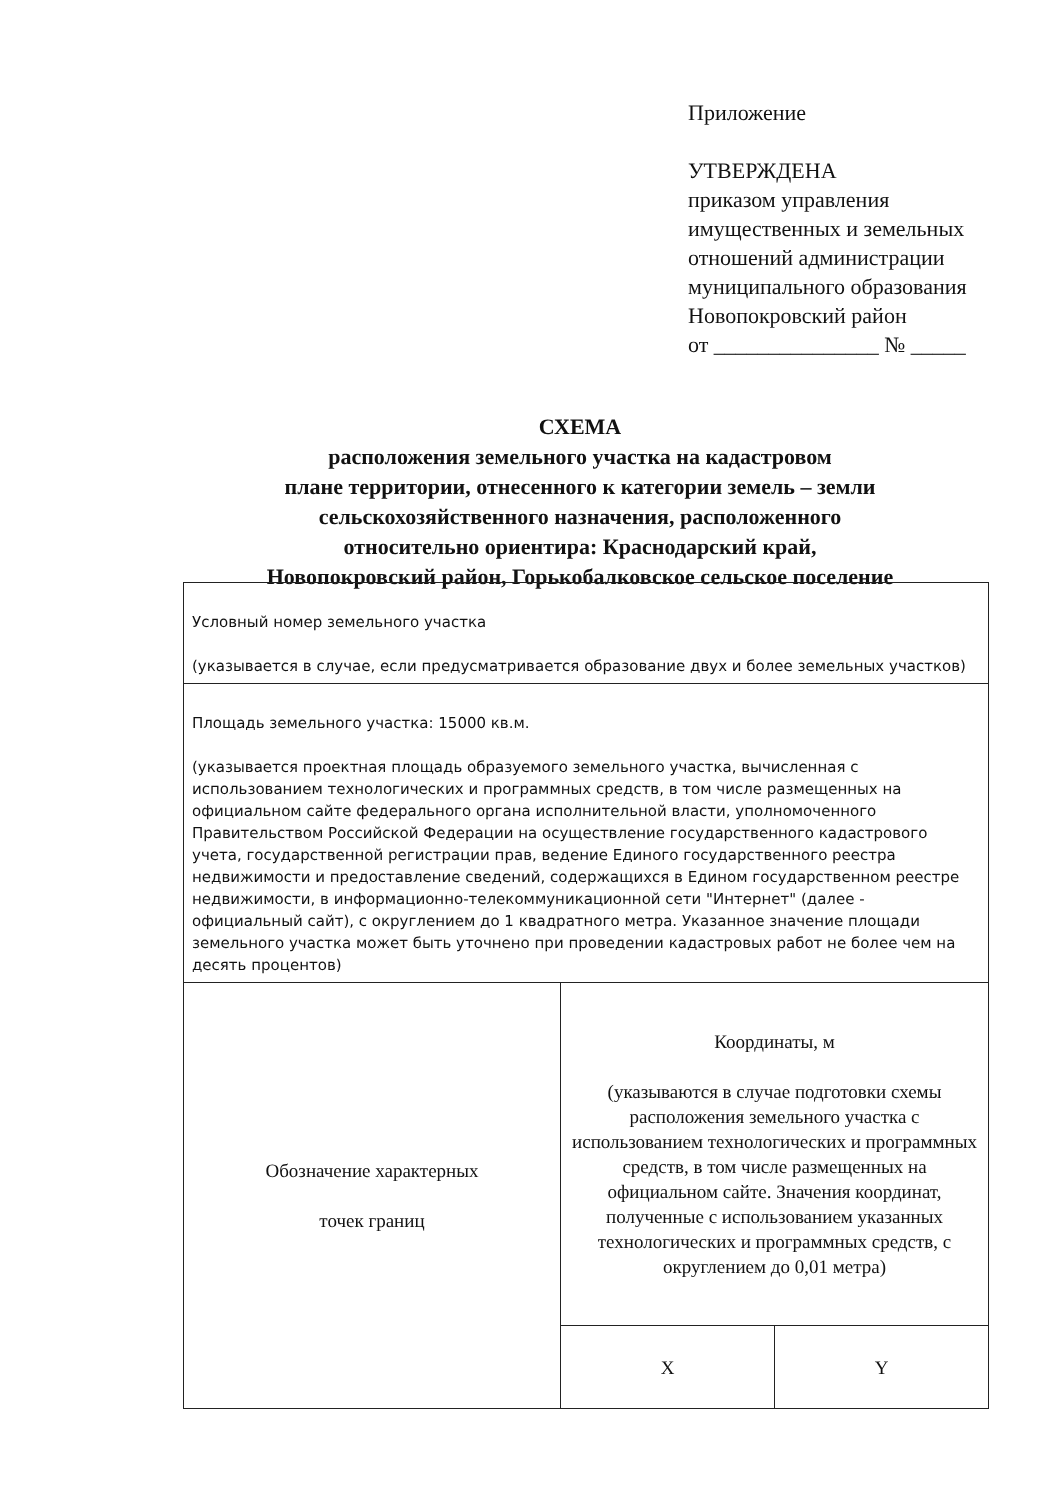Приложение
УТВЕРЖДЕНА
приказом управления
имущественных и земельных
отношений администрации
муниципального образования
Новопокровский район
от _______________ № _____
СХЕМА
расположения земельного участка на кадастровом
плане территории, отнесенного к категории земель – земли
сельскохозяйственного назначения, расположенного
относительно ориентира: Краснодарский край,
Новопокровский район, Горькобалковское сельское поселение
| Условный номер земельного участка (указывается в случае, если предусматривается образование двух и более земельных участков) | | |
| Площадь земельного участка: 15000 кв.м. (указывается проектная площадь образуемого земельного участка, вычисленная с использованием технологических и программных средств, в том числе размещенных на официальном сайте федерального органа исполнительной власти, уполномоченного Правительством Российской Федерации на осуществление государственного кадастрового учета, государственной регистрации прав, ведение Единого государственного реестра недвижимости и предоставление сведений, содержащихся в Едином государственном реестре недвижимости, в информационно-телекоммуникационной сети "Интернет" (далее - официальный сайт), с округлением до 1 квадратного метра. Указанное значение площади земельного участка может быть уточнено при проведении кадастровых работ не более чем на десять процентов) | | |
| Обозначение характерных точек границ | Координаты, м (указываются в случае подготовки схемы расположения земельного участка с использованием технологических и программных средств, в том числе размещенных на официальном сайте. Значения координат, полученные с использованием указанных технологических и программных средств, с округлением до 0,01 метра) | |
| | X | Y |